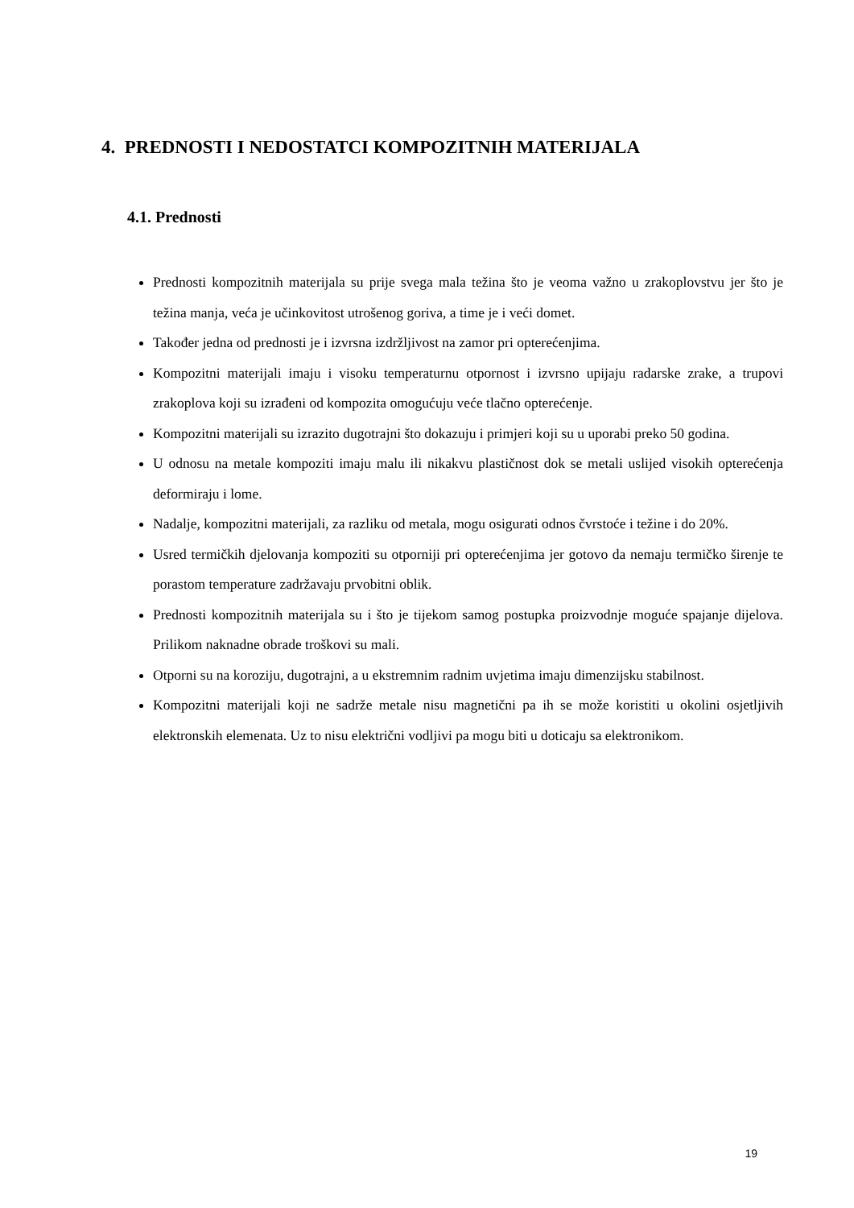4. PREDNOSTI I NEDOSTATCI KOMPOZITNIH MATERIJALA
4.1. Prednosti
Prednosti kompozitnih materijala su prije svega mala težina što je veoma važno u zrakoplovstvu jer što je težina manja, veća je učinkovitost utrošenog goriva, a time je i veći domet.
Također jedna od prednosti je i izvrsna izdržljivost na zamor pri opterećenjima.
Kompozitni materijali imaju i visoku temperaturnu otpornost i izvrsno upijaju radarske zrake, a trupovi zrakoplova koji su izrađeni od kompozita omogućuju veće tlačno opterećenje.
Kompozitni materijali su izrazito dugotrajni što dokazuju i primjeri koji su u uporabi preko 50 godina.
U odnosu na metale kompoziti imaju malu ili nikakvu plastičnost dok se metali uslijed visokih opterećenja deformiraju i lome.
Nadalje, kompozitni materijali, za razliku od metala, mogu osigurati odnos čvrstoće i težine i do 20%.
Usred termičkih djelovanja kompoziti su otporniji pri opterećenjima jer gotovo da nemaju termičko širenje te porastom temperature zadržavaju prvobitni oblik.
Prednosti kompozitnih materijala su i što je tijekom samog postupka proizvodnje moguće spajanje dijelova. Prilikom naknadne obrade troškovi su mali.
Otporni su na koroziju, dugotrajni, a u ekstremnim radnim uvjetima imaju dimenzijsku stabilnost.
Kompozitni materijali koji ne sadrže metale nisu magnetični pa ih se može koristiti u okolini osjetljivih elektronskih elemenata. Uz to nisu električni vodljivi pa mogu biti u doticaju sa elektronikom.
19